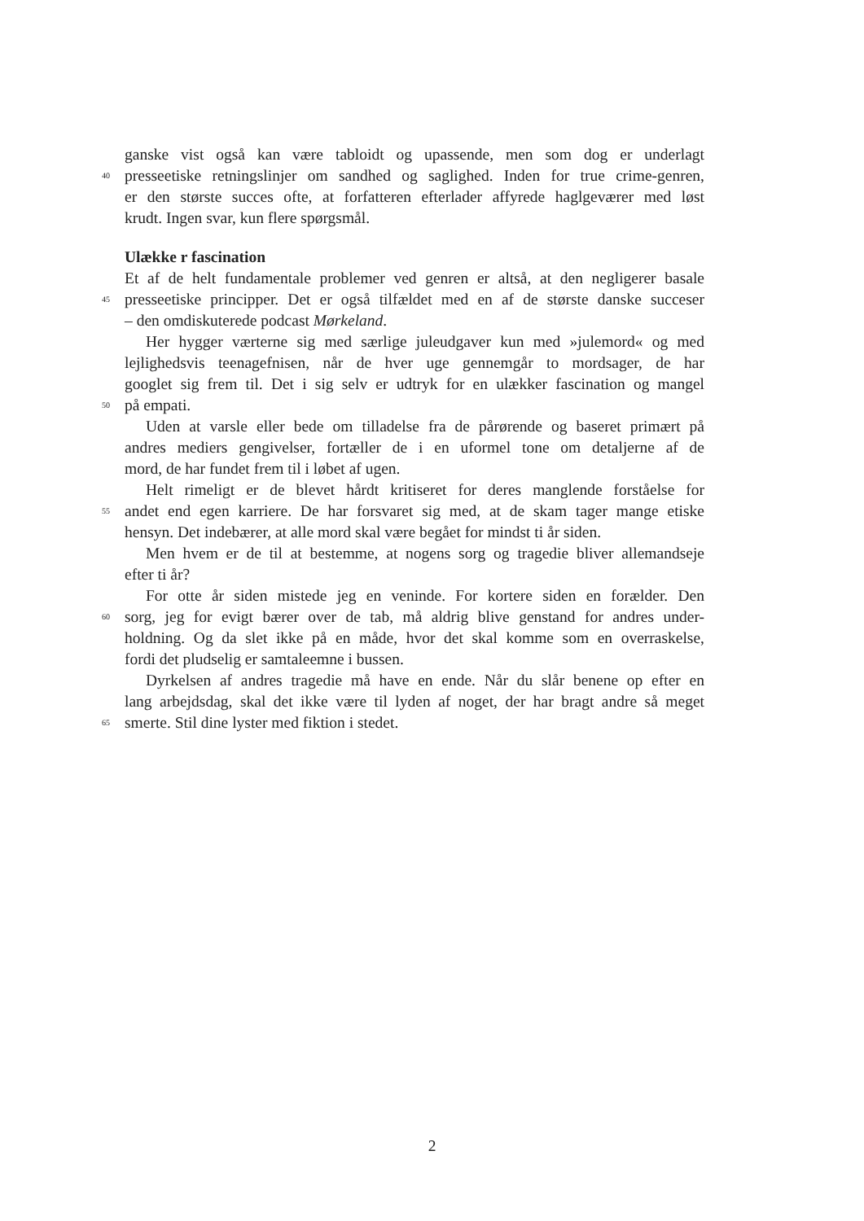ganske vist også kan være tabloidt og upassende, men som dog er underlagt
40 presseetiske retningslinjer om sandhed og saglighed. Inden for true crime-genren,
er den største succes ofte, at forfatteren efterlader affyrede haglgeværer med løst
krudt. Ingen svar, kun flere spørgsmål.
Ulække r fascination
Et af de helt fundamentale problemer ved genren er altså, at den negligerer basale
45 presseetiske principper. Det er også tilfældet med en af de største danske succeser
– den omdiskuterede podcast Mørkeland.
Her hygger værterne sig med særlige juleudgaver kun med »julemord« og med
lejlighedsvis teenagefnisen, når de hver uge gennemgår to mordsager, de har
googlet sig frem til. Det i sig selv er udtryk for en ulækker fascination og mangel
50 på empati.
Uden at varsle eller bede om tilladelse fra de pårørende og baseret primært på
andres mediers gengivelser, fortæller de i en uformel tone om detaljerne af de
mord, de har fundet frem til i løbet af ugen.
Helt rimeligt er de blevet hårdt kritiseret for deres manglende forståelse for
55 andet end egen karriere. De har forsvaret sig med, at de skam tager mange etiske
hensyn. Det indebærer, at alle mord skal være begået for mindst ti år siden.
Men hvem er de til at bestemme, at nogens sorg og tragedie bliver allemandseje
efter ti år?
For otte år siden mistede jeg en veninde. For kortere siden en forælder. Den
60 sorg, jeg for evigt bærer over de tab, må aldrig blive genstand for andres under-
holdning. Og da slet ikke på en måde, hvor det skal komme som en overraskelse,
fordi det pludselig er samtaleemne i bussen.
Dyrkelsen af andres tragedie må have en ende. Når du slår benene op efter en
lang arbejdsdag, skal det ikke være til lyden af noget, der har bragt andre så meget
65 smerte. Stil dine lyster med fiktion i stedet.
2